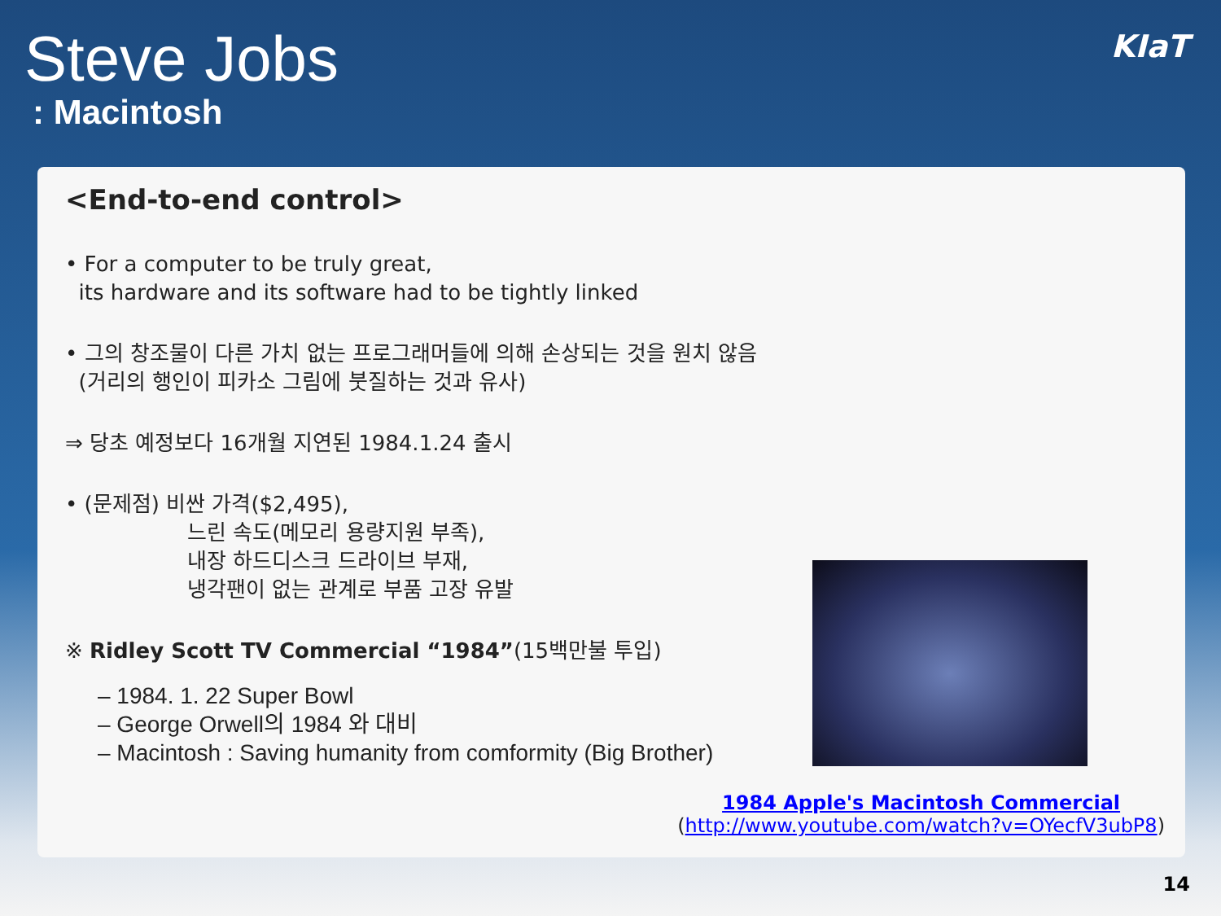Steve Jobs
: Macintosh
KIaT
<End-to-end control>
• For a computer to be truly great,
its hardware and its software had to be tightly linked
• 그의 창조물이 다른 가치 없는 프로그래머들에 의해 손상되는 것을 원치 않음
(거리의 행인이 피카소 그림에 붓질하는 것과 유사)
⇒ 당초 예정보다 16개월 지연된 1984.1.24 출시
• (문제점) 비싼 가격($2,495),
느린 속도(메모리 용량지원 부족),
내장 하드디스크 드라이브 부재,
냉각팬이 없는 관계로 부품 고장 유발
※ Ridley Scott TV Commercial “1984”(15백만불 투입)
– 1984. 1. 22 Super Bowl
– George Orwell의 1984 와 대비
– Macintosh : Saving humanity from comformity (Big Brother)
1984 Apple's Macintosh Commercial
(http://www.youtube.com/watch?v=OYecfV3ubP8)
14